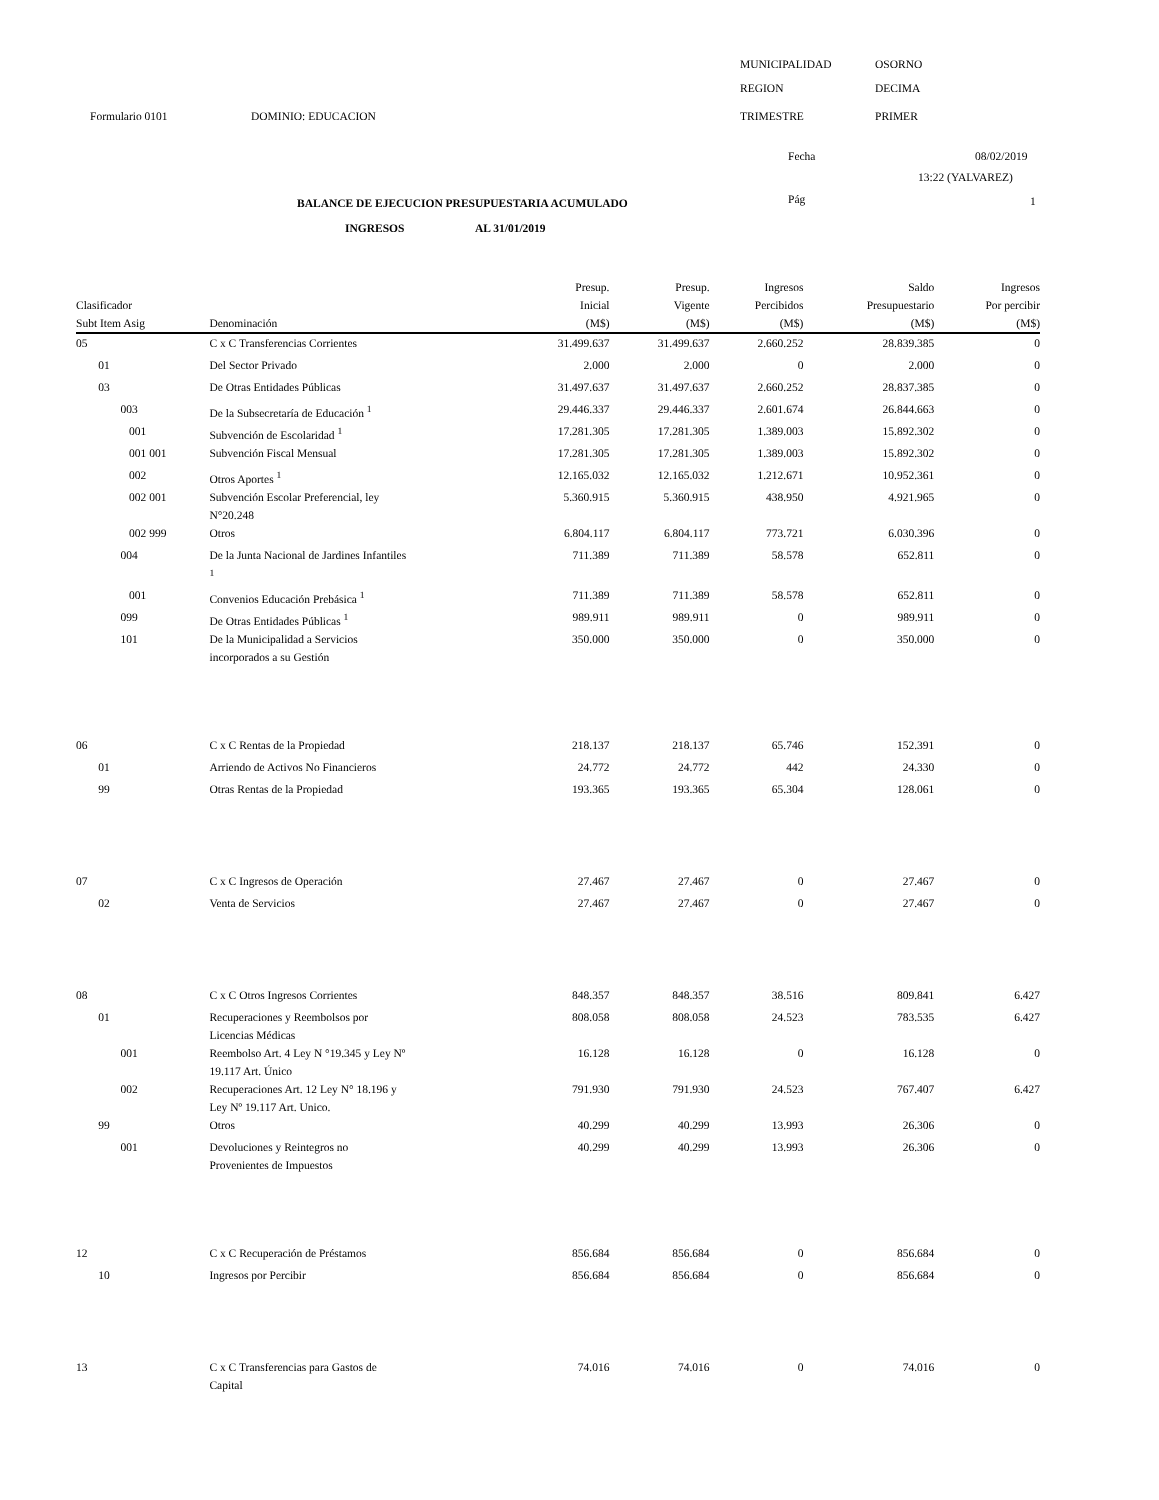MUNICIPALIDAD OSORNO
REGION DECIMA
Formulario 0101 DOMINIO: EDUCACION TRIMESTRE PRIMER
Fecha 08/02/2019
13:22 (YALVAREZ)
BALANCE DE EJECUCION PRESUPUESTARIA ACUMULADO Pág 1
INGRESOS AL 31/01/2019
| Clasificador Subt Item Asig | | | Denominación | Presup. Inicial (M$) | Presup. Vigente (M$) | Ingresos Percibidos (M$) | Saldo Presupuestario (M$) | Ingresos Por percibir (M$) |
| --- | --- | --- | --- | --- | --- | --- | --- | --- |
| 05 | | | C x C Transferencias Corrientes | 31.499.637 | 31.499.637 | 2.660.252 | 28.839.385 | 0 |
| | 01 | | Del Sector Privado | 2.000 | 2.000 | 0 | 2.000 | 0 |
| | 03 | | De Otras Entidades Públicas | 31.497.637 | 31.497.637 | 2.660.252 | 28.837.385 | 0 |
| | | 003 | De la Subsecretaría de Educación <sup>1</sup> | 29.446.337 | 29.446.337 | 2.601.674 | 26.844.663 | 0 |
| | | 001 | Subvención de Escolaridad <sup>1</sup> | 17.281.305 | 17.281.305 | 1.389.003 | 15.892.302 | 0 |
| | | 001 001 | Subvención Fiscal Mensual | 17.281.305 | 17.281.305 | 1.389.003 | 15.892.302 | 0 |
| | | 002 | Otros Aportes <sup>1</sup> | 12.165.032 | 12.165.032 | 1.212.671 | 10.952.361 | 0 |
| | | 002 001 | Subvención Escolar Preferencial, ley N°20.248 | 5.360.915 | 5.360.915 | 438.950 | 4.921.965 | 0 |
| | | 002 999 | Otros | 6.804.117 | 6.804.117 | 773.721 | 6.030.396 | 0 |
| | | 004 | De la Junta Nacional de Jardines Infantiles <sup>1</sup> | 711.389 | 711.389 | 58.578 | 652.811 | 0 |
| | | 001 | Convenios Educación Prebásica <sup>1</sup> | 711.389 | 711.389 | 58.578 | 652.811 | 0 |
| | | 099 | De Otras Entidades Públicas <sup>1</sup> | 989.911 | 989.911 | 0 | 989.911 | 0 |
| | | 101 | De la Municipalidad a Servicios incorporados a su Gestión | 350.000 | 350.000 | 0 | 350.000 | 0 |
| 06 | | | C x C Rentas de la Propiedad | 218.137 | 218.137 | 65.746 | 152.391 | 0 |
| | 01 | | Arriendo de Activos No Financieros | 24.772 | 24.772 | 442 | 24.330 | 0 |
| | 99 | | Otras Rentas de la Propiedad | 193.365 | 193.365 | 65.304 | 128.061 | 0 |
| 07 | | | C x C Ingresos de Operación | 27.467 | 27.467 | 0 | 27.467 | 0 |
| | 02 | | Venta de Servicios | 27.467 | 27.467 | 0 | 27.467 | 0 |
| 08 | | | C x C Otros Ingresos Corrientes | 848.357 | 848.357 | 38.516 | 809.841 | 6.427 |
| | 01 | | Recuperaciones y Reembolsos por Licencias Médicas | 808.058 | 808.058 | 24.523 | 783.535 | 6.427 |
| | | 001 | Reembolso Art. 4 Ley N °19.345 y Ley Nº 19.117 Art. Único | 16.128 | 16.128 | 0 | 16.128 | 0 |
| | | 002 | Recuperaciones Art. 12 Ley N° 18.196 y Ley Nº 19.117 Art. Unico. | 791.930 | 791.930 | 24.523 | 767.407 | 6.427 |
| | 99 | | Otros | 40.299 | 40.299 | 13.993 | 26.306 | 0 |
| | | 001 | Devoluciones y Reintegros no Provenientes de Impuestos | 40.299 | 40.299 | 13.993 | 26.306 | 0 |
| 12 | | | C x C Recuperación de Préstamos | 856.684 | 856.684 | 0 | 856.684 | 0 |
| | 10 | | Ingresos por Percibir | 856.684 | 856.684 | 0 | 856.684 | 0 |
| 13 | | | C x C Transferencias para Gastos de Capital | 74.016 | 74.016 | 0 | 74.016 | 0 |